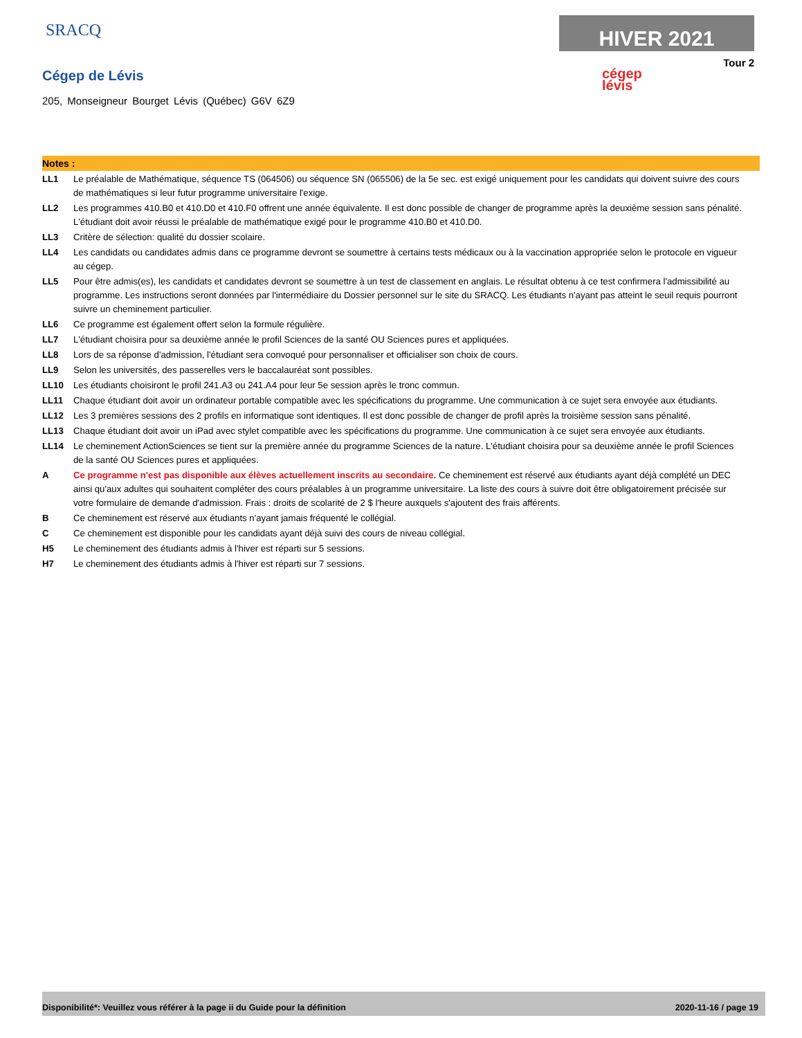SRACQ HIVER 2021
Tour 2
cégep
lévis
Cégep de Lévis
205, Monseigneur Bourget Lévis (Québec) G6V 6Z9
Notes :
LL1 Le préalable de Mathématique, séquence TS (064506) ou séquence SN (065506) de la 5e sec. est exigé uniquement pour les candidats qui doivent suivre des cours de mathématiques si leur futur programme universitaire l'exige.
LL2 Les programmes 410.B0 et 410.D0 et 410.F0 offrent une année équivalente. Il est donc possible de changer de programme après la deuxième session sans pénalité. L'étudiant doit avoir réussi le préalable de mathématique exigé pour le programme 410.B0 et 410.D0.
LL3 Critère de sélection: qualité du dossier scolaire.
LL4 Les candidats ou candidates admis dans ce programme devront se soumettre à certains tests médicaux ou à la vaccination appropriée selon le protocole en vigueur au cégep.
LL5 Pour être admis(es), les candidats et candidates devront se soumettre à un test de classement en anglais. Le résultat obtenu à ce test confirmera l'admissibilité au programme. Les instructions seront données par l'intermédiaire du Dossier personnel sur le site du SRACQ. Les étudiants n'ayant pas atteint le seuil requis pourront suivre un cheminement particulier.
LL6 Ce programme est également offert selon la formule régulière.
LL7 L'étudiant choisira pour sa deuxième année le profil Sciences de la santé OU Sciences pures et appliquées.
LL8 Lors de sa réponse d'admission, l'étudiant sera convoqué pour personnaliser et officialiser son choix de cours.
LL9 Selon les universités, des passerelles vers le baccalauréat sont possibles.
LL10 Les étudiants choisiront le profil 241.A3 ou 241.A4 pour leur 5e session après le tronc commun.
LL11 Chaque étudiant doit avoir un ordinateur portable compatible avec les spécifications du programme. Une communication à ce sujet sera envoyée aux étudiants.
LL12 Les 3 premières sessions des 2 profils en informatique sont identiques. Il est donc possible de changer de profil après la troisième session sans pénalité.
LL13 Chaque étudiant doit avoir un iPad avec stylet compatible avec les spécifications du programme. Une communication à ce sujet sera envoyée aux étudiants.
LL14 Le cheminement ActionSciences se tient sur la première année du programme Sciences de la nature. L'étudiant choisira pour sa deuxième année le profil Sciences de la santé OU Sciences pures et appliquées.
A Ce programme n'est pas disponible aux élèves actuellement inscrits au secondaire. Ce cheminement est réservé aux étudiants ayant déjà complété un DEC ainsi qu'aux adultes qui souhaitent compléter des cours préalables à un programme universitaire. La liste des cours à suivre doit être obligatoirement précisée sur votre formulaire de demande d'admission. Frais : droits de scolarité de 2 $ l'heure auxquels s'ajoutent des frais afférents.
B Ce cheminement est réservé aux étudiants n'ayant jamais fréquenté le collégial.
C Ce cheminement est disponible pour les candidats ayant déjà suivi des cours de niveau collégial.
H5 Le cheminement des étudiants admis à l'hiver est réparti sur 5 sessions.
H7 Le cheminement des étudiants admis à l'hiver est réparti sur 7 sessions.
Disponibilité*: Veuillez vous référer à la page ii du Guide pour la définition 2020-11-16 / page 19